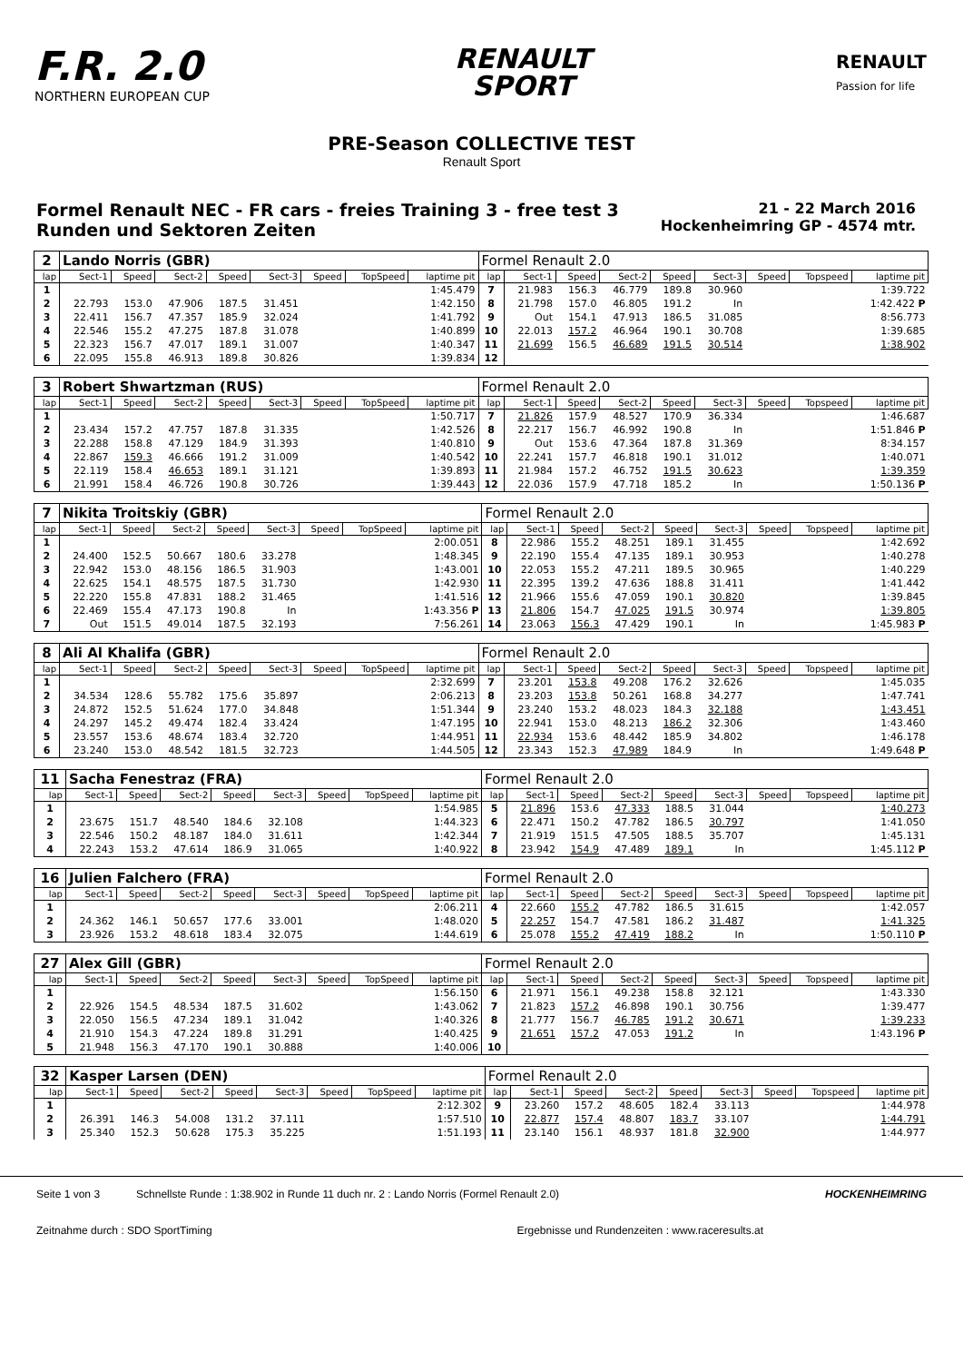F.R. 2.0
NORTHERN EUROPEAN CUP
RENAULT
SPORT
RENAULT
Passion for life
PRE-Season COLLECTIVE TEST
Renault Sport
Formel Renault NEC - FR cars - freies Training 3 - free test 3
Runden und Sektoren Zeiten
21 - 22 March 2016
Hockenheimring GP - 4574 mtr.
| 2 | Lando Norris (GBR) | | | | | | | | Formel Renault 2.0 | | | | | | | | |
| lap | Sect-1 | Speed | Sect-2 | Speed | Sect-3 | Speed | TopSpeed | laptime pit | lap | Sect-1 | Speed | Sect-2 | Speed | Sect-3 | Speed | Topspeed | laptime pit |
| 1 | | | | | | | | 1:45.479 | 7 | 21.983 | 156.3 | 46.779 | 189.8 | 30.960 | | | 1:39.722 |
| 2 | 22.793 | 153.0 | 47.906 | 187.5 | 31.451 | | | 1:42.150 | 8 | 21.798 | 157.0 | 46.805 | 191.2 | In | | | 1:42.422 P |
| 3 | 22.411 | 156.7 | 47.357 | 185.9 | 32.024 | | | 1:41.792 | 9 | Out | 154.1 | 47.913 | 186.5 | 31.085 | | | 8:56.773 |
| 4 | 22.546 | 155.2 | 47.275 | 187.8 | 31.078 | | | 1:40.899 | 10 | 22.013 | 157.2 | 46.964 | 190.1 | 30.708 | | | 1:39.685 |
| 5 | 22.323 | 156.7 | 47.017 | 189.1 | 31.007 | | | 1:40.347 | 11 | 21.699 | 156.5 | 46.689 | 191.5 | 30.514 | | | 1:38.902 |
| 6 | 22.095 | 155.8 | 46.913 | 189.8 | 30.826 | | | 1:39.834 | 12 | | | | | | | | |
| 3 | Robert Shwartzman (RUS) | | | | | | | | Formel Renault 2.0 | | | | | | | | |
| lap | Sect-1 | Speed | Sect-2 | Speed | Sect-3 | Speed | TopSpeed | laptime pit | lap | Sect-1 | Speed | Sect-2 | Speed | Sect-3 | Speed | Topspeed | laptime pit |
| 1 | | | | | | | | 1:50.717 | 7 | 21.826 | 157.9 | 48.527 | 170.9 | 36.334 | | | 1:46.687 |
| 2 | 23.434 | 157.2 | 47.757 | 187.8 | 31.335 | | | 1:42.526 | 8 | 22.217 | 156.7 | 46.992 | 190.8 | In | | | 1:51.846 P |
| 3 | 22.288 | 158.8 | 47.129 | 184.9 | 31.393 | | | 1:40.810 | 9 | Out | 153.6 | 47.364 | 187.8 | 31.369 | | | 8:34.157 |
| 4 | 22.867 | 159.3 | 46.666 | 191.2 | 31.009 | | | 1:40.542 | 10 | 22.241 | 157.7 | 46.818 | 190.1 | 31.012 | | | 1:40.071 |
| 5 | 22.119 | 158.4 | 46.653 | 189.1 | 31.121 | | | 1:39.893 | 11 | 21.984 | 157.2 | 46.752 | 191.5 | 30.623 | | | 1:39.359 |
| 6 | 21.991 | 158.4 | 46.726 | 190.8 | 30.726 | | | 1:39.443 | 12 | 22.036 | 157.9 | 47.718 | 185.2 | In | | | 1:50.136 P |
| 7 | Nikita Troitskiy (GBR) | | | | | | | | Formel Renault 2.0 | | | | | | | | |
| lap | Sect-1 | Speed | Sect-2 | Speed | Sect-3 | Speed | TopSpeed | laptime pit | lap | Sect-1 | Speed | Sect-2 | Speed | Sect-3 | Speed | Topspeed | laptime pit |
| 1 | | | | | | | | 2:00.051 | 8 | 22.986 | 155.2 | 48.251 | 189.1 | 31.455 | | | 1:42.692 |
| 2 | 24.400 | 152.5 | 50.667 | 180.6 | 33.278 | | | 1:48.345 | 9 | 22.190 | 155.4 | 47.135 | 189.1 | 30.953 | | | 1:40.278 |
| 3 | 22.942 | 153.0 | 48.156 | 186.5 | 31.903 | | | 1:43.001 | 10 | 22.053 | 155.2 | 47.211 | 189.5 | 30.965 | | | 1:40.229 |
| 4 | 22.625 | 154.1 | 48.575 | 187.5 | 31.730 | | | 1:42.930 | 11 | 22.395 | 139.2 | 47.636 | 188.8 | 31.411 | | | 1:41.442 |
| 5 | 22.220 | 155.8 | 47.831 | 188.2 | 31.465 | | | 1:41.516 | 12 | 21.966 | 155.6 | 47.059 | 190.1 | 30.820 | | | 1:39.845 |
| 6 | 22.469 | 155.4 | 47.173 | 190.8 | In | | | 1:43.356 P | 13 | 21.806 | 154.7 | 47.025 | 191.5 | 30.974 | | | 1:39.805 |
| 7 | Out | 151.5 | 49.014 | 187.5 | 32.193 | | | 7:56.261 | 14 | 23.063 | 156.3 | 47.429 | 190.1 | In | | | 1:45.983 P |
| 8 | Ali Al Khalifa (GBR) | | | | | | | | Formel Renault 2.0 | | | | | | | | |
| lap | Sect-1 | Speed | Sect-2 | Speed | Sect-3 | Speed | TopSpeed | laptime pit | lap | Sect-1 | Speed | Sect-2 | Speed | Sect-3 | Speed | Topspeed | laptime pit |
| 1 | | | | | | | | 2:32.699 | 7 | 23.201 | 153.8 | 49.208 | 176.2 | 32.626 | | | 1:45.035 |
| 2 | 34.534 | 128.6 | 55.782 | 175.6 | 35.897 | | | 2:06.213 | 8 | 23.203 | 153.8 | 50.261 | 168.8 | 34.277 | | | 1:47.741 |
| 3 | 24.872 | 152.5 | 51.624 | 177.0 | 34.848 | | | 1:51.344 | 9 | 23.240 | 153.2 | 48.023 | 184.3 | 32.188 | | | 1:43.451 |
| 4 | 24.297 | 145.2 | 49.474 | 182.4 | 33.424 | | | 1:47.195 | 10 | 22.941 | 153.0 | 48.213 | 186.2 | 32.306 | | | 1:43.460 |
| 5 | 23.557 | 153.6 | 48.674 | 183.4 | 32.720 | | | 1:44.951 | 11 | 22.934 | 153.6 | 48.442 | 185.9 | 34.802 | | | 1:46.178 |
| 6 | 23.240 | 153.0 | 48.542 | 181.5 | 32.723 | | | 1:44.505 | 12 | 23.343 | 152.3 | 47.989 | 184.9 | In | | | 1:49.648 P |
| 11 | Sacha Fenestraz (FRA) | | | | | | | | Formel Renault 2.0 | | | | | | | | |
| lap | Sect-1 | Speed | Sect-2 | Speed | Sect-3 | Speed | TopSpeed | laptime pit | lap | Sect-1 | Speed | Sect-2 | Speed | Sect-3 | Speed | Topspeed | laptime pit |
| 1 | | | | | | | | 1:54.985 | 5 | 21.896 | 153.6 | 47.333 | 188.5 | 31.044 | | | 1:40.273 |
| 2 | 23.675 | 151.7 | 48.540 | 184.6 | 32.108 | | | 1:44.323 | 6 | 22.471 | 150.2 | 47.782 | 186.5 | 30.797 | | | 1:41.050 |
| 3 | 22.546 | 150.2 | 48.187 | 184.0 | 31.611 | | | 1:42.344 | 7 | 21.919 | 151.5 | 47.505 | 188.5 | 35.707 | | | 1:45.131 |
| 4 | 22.243 | 153.2 | 47.614 | 186.9 | 31.065 | | | 1:40.922 | 8 | 23.942 | 154.9 | 47.489 | 189.1 | In | | | 1:45.112 P |
| 16 | Julien Falchero (FRA) | | | | | | | | Formel Renault 2.0 | | | | | | | | |
| lap | Sect-1 | Speed | Sect-2 | Speed | Sect-3 | Speed | TopSpeed | laptime pit | lap | Sect-1 | Speed | Sect-2 | Speed | Sect-3 | Speed | Topspeed | laptime pit |
| 1 | | | | | | | | 2:06.211 | 4 | 22.660 | 155.2 | 47.782 | 186.5 | 31.615 | | | 1:42.057 |
| 2 | 24.362 | 146.1 | 50.657 | 177.6 | 33.001 | | | 1:48.020 | 5 | 22.257 | 154.7 | 47.581 | 186.2 | 31.487 | | | 1:41.325 |
| 3 | 23.926 | 153.2 | 48.618 | 183.4 | 32.075 | | | 1:44.619 | 6 | 25.078 | 155.2 | 47.419 | 188.2 | In | | | 1:50.110 P |
| 27 | Alex Gill (GBR) | | | | | | | | Formel Renault 2.0 | | | | | | | | |
| lap | Sect-1 | Speed | Sect-2 | Speed | Sect-3 | Speed | TopSpeed | laptime pit | lap | Sect-1 | Speed | Sect-2 | Speed | Sect-3 | Speed | Topspeed | laptime pit |
| 1 | | | | | | | | 1:56.150 | 6 | 21.971 | 156.1 | 49.238 | 158.8 | 32.121 | | | 1:43.330 |
| 2 | 22.926 | 154.5 | 48.534 | 187.5 | 31.602 | | | 1:43.062 | 7 | 21.823 | 157.2 | 46.898 | 190.1 | 30.756 | | | 1:39.477 |
| 3 | 22.050 | 156.5 | 47.234 | 189.1 | 31.042 | | | 1:40.326 | 8 | 21.777 | 156.7 | 46.785 | 191.2 | 30.671 | | | 1:39.233 |
| 4 | 21.910 | 154.3 | 47.224 | 189.8 | 31.291 | | | 1:40.425 | 9 | 21.651 | 157.2 | 47.053 | 191.2 | In | | | 1:43.196 P |
| 5 | 21.948 | 156.3 | 47.170 | 190.1 | 30.888 | | | 1:40.006 | 10 | | | | | | | | |
| 32 | Kasper Larsen (DEN) | | | | | | | | Formel Renault 2.0 | | | | | | | | |
| lap | Sect-1 | Speed | Sect-2 | Speed | Sect-3 | Speed | TopSpeed | laptime pit | lap | Sect-1 | Speed | Sect-2 | Speed | Sect-3 | Speed | Topspeed | laptime pit |
| 1 | | | | | | | | 2:12.302 | 9 | 23.260 | 157.2 | 48.605 | 182.4 | 33.113 | | | 1:44.978 |
| 2 | 26.391 | 146.3 | 54.008 | 131.2 | 37.111 | | | 1:57.510 | 10 | 22.877 | 157.4 | 48.807 | 183.7 | 33.107 | | | 1:44.791 |
| 3 | 25.340 | 152.3 | 50.628 | 175.3 | 35.225 | | | 1:51.193 | 11 | 23.140 | 156.1 | 48.937 | 181.8 | 32.900 | | | 1:44.977 |
Seite 1 von 3 Schnellste Runde : 1:38.902 in Runde 11 duch nr. 2 : Lando Norris (Formel Renault 2.0) HOCKENHEIMRING
Zeitnahme durch : SDO SportTiming Ergebnisse und Rundenzeiten : www.raceresults.at